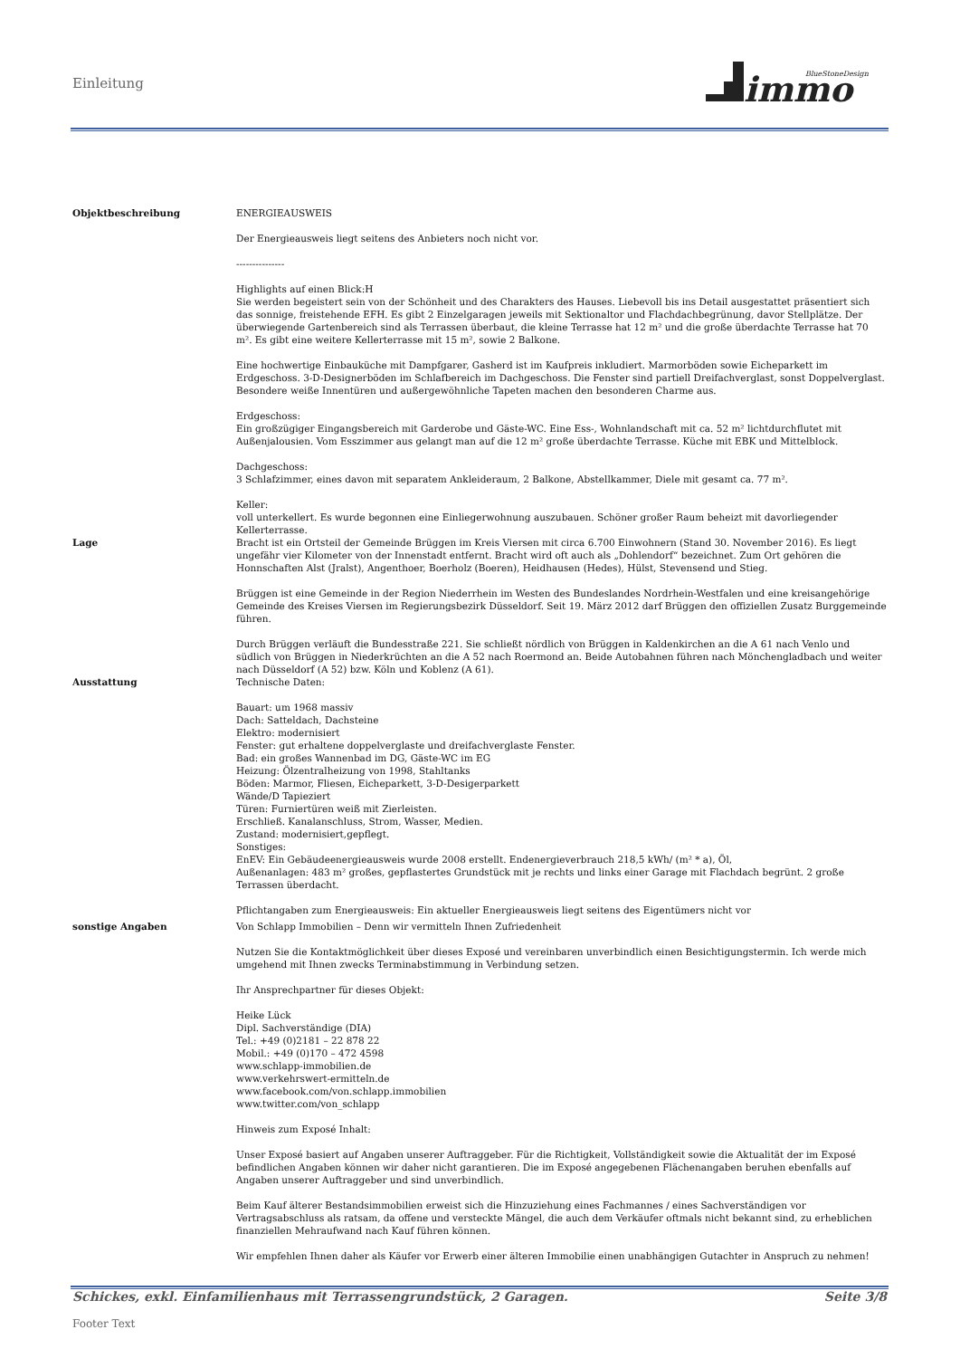Einleitung
immo
BlueStoneDesign
Objektbeschreibung ENERGIEAUSWEIS
Der Energieausweis liegt seitens des Anbieters noch nicht vor.
---------------
Highlights auf einen Blick:H
Sie werden begeistert sein von der Schönheit und des Charakters des Hauses. Liebevoll bis ins Detail ausgestattet präsentiert sich das sonnige, freistehende EFH. Es gibt 2 Einzelgaragen jeweils mit Sektionaltor und Flachdachbegrünung, davor Stellplätze. Der überwiegende Gartenbereich sind als Terrassen überbaut, die kleine Terrasse hat 12 m² und die große überdachte Terrasse hat 70 m². Es gibt eine weitere Kellerterrasse mit 15 m², sowie 2 Balkone.
Eine hochwertige Einbauküche mit Dampfgarer, Gasherd ist im Kaufpreis inkludiert. Marmorböden sowie Eicheparkett im Erdgeschoss. 3-D-Designerböden im Schlafbereich im Dachgeschoss. Die Fenster sind partiell Dreifachverglast, sonst Doppelverglast. Besondere weiße Innentüren und außergewöhnliche Tapeten machen den besonderen Charme aus.
Erdgeschoss:
Ein großzügiger Eingangsbereich mit Garderobe und Gäste-WC. Eine Ess-, Wohnlandschaft mit ca. 52 m² lichtdurchflutet mit Außenjalousien. Vom Esszimmer aus gelangt man auf die 12 m² große überdachte Terrasse. Küche mit EBK und Mittelblock.
Dachgeschoss:
3 Schlafzimmer, eines davon mit separatem Ankleideraum, 2 Balkone, Abstellkammer, Diele mit gesamt ca. 77 m².
Keller:
voll unterkellert. Es wurde begonnen eine Einliegerwohnung auszubauen. Schöner großer Raum beheizt mit davorliegender Kellerterrasse.
Lage Bracht ist ein Ortsteil der Gemeinde Brüggen im Kreis Viersen mit circa 6.700 Einwohnern (Stand 30. November 2016). Es liegt ungefähr vier Kilometer von der Innenstadt entfernt. Bracht wird oft auch als „Dohlendorf“ bezeichnet. Zum Ort gehören die Honnschaften Alst (Jralst), Angenthoer, Boerholz (Boeren), Heidhausen (Hedes), Hülst, Stevensend und Stieg.
Brüggen ist eine Gemeinde in der Region Niederrhein im Westen des Bundeslandes Nordrhein-Westfalen und eine kreisangehörige Gemeinde des Kreises Viersen im Regierungsbezirk Düsseldorf. Seit 19. März 2012 darf Brüggen den offiziellen Zusatz Burggemeinde führen.
Durch Brüggen verläuft die Bundesstraße 221. Sie schließt nördlich von Brüggen in Kaldenkirchen an die A 61 nach Venlo und südlich von Brüggen in Niederkrüchten an die A 52 nach Roermond an. Beide Autobahnen führen nach Mönchengladbach und weiter nach Düsseldorf (A 52) bzw. Köln und Koblenz (A 61).
Ausstattung Technische Daten:
Bauart: um 1968 massiv
Dach: Satteldach, Dachsteine
Elektro: modernisiert
Fenster: gut erhaltene doppelverglaste und dreifachverglaste Fenster.
Bad: ein großes Wannenbad im DG, Gäste-WC im EG
Heizung: Ölzentralheizung von 1998, Stahltanks
Böden: Marmor, Fliesen, Eicheparkett, 3-D-Desigerparkett
Wände/D Tapieziert
Türen: Furniertüren weiß mit Zierleisten.
Erschließ. Kanalanschluss, Strom, Wasser, Medien.
Zustand: modernisiert,gepflegt.
Sonstiges:
EnEV: Ein Gebäudeenergieausweis wurde 2008 erstellt. Endenergieverbrauch 218,5 kWh/ (m² * a), Öl,
Außenanlagen: 483 m² großes, gepflastertes Grundstück mit je rechts und links einer Garage mit Flachdach begrünt. 2 große Terrassen überdacht.
Pflichtangaben zum Energieausweis: Ein aktueller Energieausweis liegt seitens des Eigentümers nicht vor
sonstige Angaben Von Schlapp Immobilien – Denn wir vermitteln Ihnen Zufriedenheit
Nutzen Sie die Kontaktmöglichkeit über dieses Exposé und vereinbaren unverbindlich einen Besichtigungstermin. Ich werde mich umgehend mit Ihnen zwecks Terminabstimmung in Verbindung setzen.
Ihr Ansprechpartner für dieses Objekt:
Heike Lück
Dipl. Sachverständige (DIA)
Tel.: +49 (0)2181 – 22 878 22
Mobil.: +49 (0)170 – 472 4598
www.schlapp-immobilien.de
www.verkehrswert-ermitteln.de
www.facebook.com/von.schlapp.immobilien
www.twitter.com/von_schlapp
Hinweis zum Exposé Inhalt:
Unser Exposé basiert auf Angaben unserer Auftraggeber. Für die Richtigkeit, Vollständigkeit sowie die Aktualität der im Exposé befindlichen Angaben können wir daher nicht garantieren. Die im Exposé angegebenen Flächenangaben beruhen ebenfalls auf Angaben unserer Auftraggeber und sind unverbindlich.
Beim Kauf älterer Bestandsimmobilien erweist sich die Hinzuziehung eines Fachmannes / eines Sachverständigen vor Vertragsabschluss als ratsam, da offene und versteckte Mängel, die auch dem Verkäufer oftmals nicht bekannt sind, zu erheblichen finanziellen Mehraufwand nach Kauf führen können.
Wir empfehlen Ihnen daher als Käufer vor Erwerb einer älteren Immobilie einen unabhängigen Gutachter in Anspruch zu nehmen!
Schickes, exkl. Einfamilienhaus mit Terrassengrundstück, 2 Garagen. Seite 3/8
Footer Text